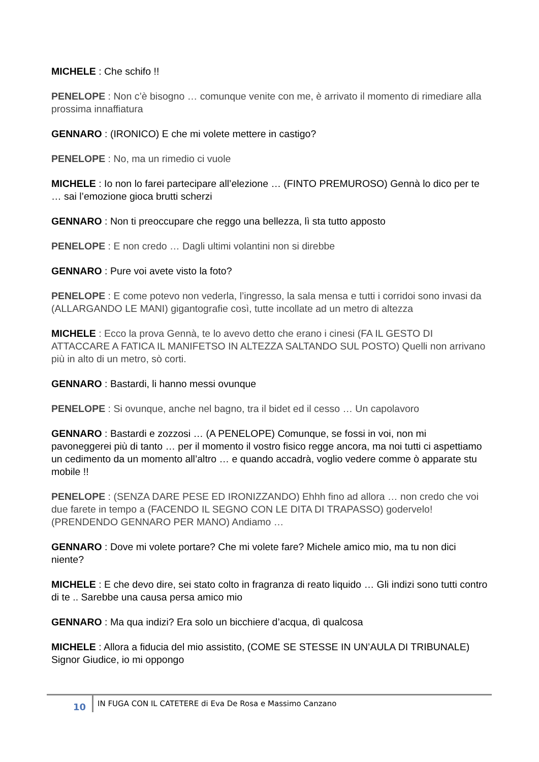MICHELE : Che schifo !!
PENELOPE : Non c’è bisogno … comunque venite con me, è arrivato il momento di rimediare alla prossima innaffiatura
GENNARO : (IRONICO) E che mi volete mettere in castigo?
PENELOPE : No, ma un rimedio ci vuole
MICHELE : Io non lo farei partecipare all’elezione … (FINTO PREMUROSO) Gennà lo dico per te … sai l’emozione gioca brutti scherzi
GENNARO : Non ti preoccupare che reggo una bellezza, lì sta tutto apposto
PENELOPE : E non credo … Dagli ultimi volantini non si direbbe
GENNARO : Pure voi avete visto la foto?
PENELOPE : E come potevo non vederla, l’ingresso, la sala mensa e tutti i corridoi sono invasi da (ALLARGANDO LE MANI) gigantografie così, tutte incollate ad un metro di altezza
MICHELE : Ecco la prova Gennà, te lo avevo detto che erano i cinesi (FA IL GESTO DI ATTACCARE A FATICA IL MANIFETSO IN ALTEZZA SALTANDO SUL POSTO) Quelli non arrivano più in alto di un metro, sò corti.
GENNARO : Bastardi, li hanno messi ovunque
PENELOPE : Si ovunque, anche nel bagno, tra il bidet ed il cesso … Un capolavoro
GENNARO : Bastardi e zozzosi … (A PENELOPE) Comunque, se fossi in voi, non mi pavoneggerei più di tanto … per il momento il vostro fisico regge ancora, ma noi tutti ci aspettiamo un cedimento da un momento all’altro … e quando accadrà, voglio vedere comme ò apparate stu mobile !!
PENELOPE : (SENZA DARE PESE ED IRONIZZANDO) Ehhh fino ad allora … non credo che voi due farete in tempo a (FACENDO IL SEGNO CON LE DITA DI TRAPASSO) godervelo! (PRENDENDO GENNARO PER MANO) Andiamo …
GENNARO : Dove mi volete portare? Che mi volete fare? Michele amico mio, ma tu non dici niente?
MICHELE : E che devo dire, sei stato colto in fragranza di reato liquido … Gli indizi sono tutti contro di te .. Sarebbe una causa persa amico mio
GENNARO : Ma qua indizi? Era solo un bicchiere d’acqua, dì qualcosa
MICHELE : Allora a fiducia del mio assistito, (COME SE STESSE IN UN’AULA DI TRIBUNALE) Signor Giudice, io mi oppongo
10
IN FUGA CON IL CATETERE di Eva De Rosa e Massimo Canzano